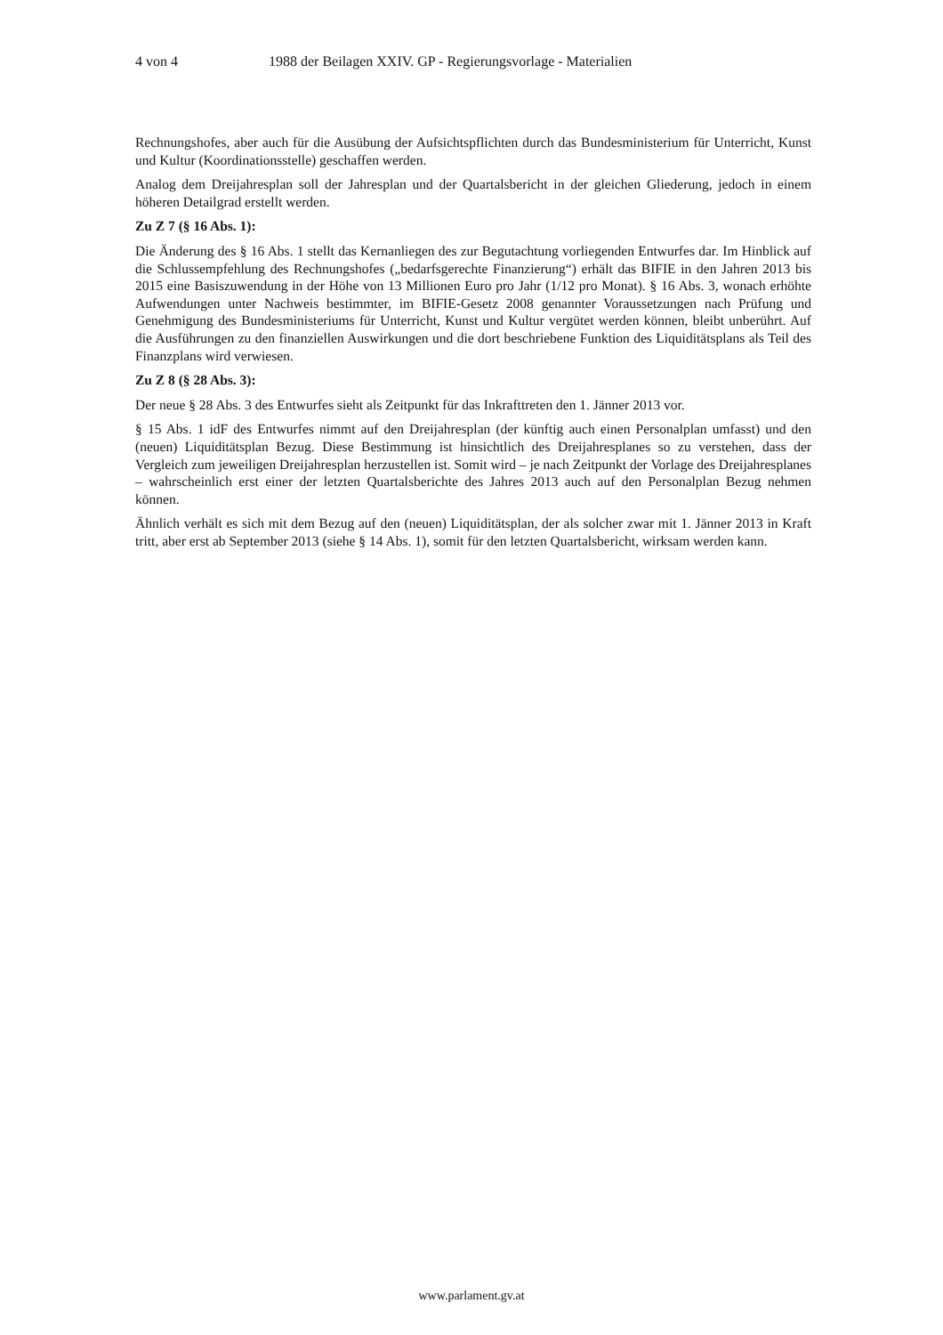4 von 4 1988 der Beilagen XXIV. GP - Regierungsvorlage - Materialien
Rechnungshofes, aber auch für die Ausübung der Aufsichtspflichten durch das Bundesministerium für Unterricht, Kunst und Kultur (Koordinationsstelle) geschaffen werden.
Analog dem Dreijahresplan soll der Jahresplan und der Quartalsbericht in der gleichen Gliederung, jedoch in einem höheren Detailgrad erstellt werden.
Zu Z 7 (§ 16 Abs. 1):
Die Änderung des § 16 Abs. 1 stellt das Kernanliegen des zur Begutachtung vorliegenden Entwurfes dar. Im Hinblick auf die Schlussempfehlung des Rechnungshofes („bedarfsgerechte Finanzierung“) erhält das BIFIE in den Jahren 2013 bis 2015 eine Basiszuwendung in der Höhe von 13 Millionen Euro pro Jahr (1/12 pro Monat). § 16 Abs. 3, wonach erhöhte Aufwendungen unter Nachweis bestimmter, im BIFIE-Gesetz 2008 genannter Voraussetzungen nach Prüfung und Genehmigung des Bundesministeriums für Unterricht, Kunst und Kultur vergütet werden können, bleibt unberührt. Auf die Ausführungen zu den finanziellen Auswirkungen und die dort beschriebene Funktion des Liquiditätsplans als Teil des Finanzplans wird verwiesen.
Zu Z 8 (§ 28 Abs. 3):
Der neue § 28 Abs. 3 des Entwurfes sieht als Zeitpunkt für das Inkrafttreten den 1. Jänner 2013 vor.
§ 15 Abs. 1 idF des Entwurfes nimmt auf den Dreijahresplan (der künftig auch einen Personalplan umfasst) und den (neuen) Liquiditätsplan Bezug. Diese Bestimmung ist hinsichtlich des Dreijahresplanes so zu verstehen, dass der Vergleich zum jeweiligen Dreijahresplan herzustellen ist. Somit wird – je nach Zeitpunkt der Vorlage des Dreijahresplanes – wahrscheinlich erst einer der letzten Quartalsberichte des Jahres 2013 auch auf den Personalplan Bezug nehmen können.
Ähnlich verhält es sich mit dem Bezug auf den (neuen) Liquiditätsplan, der als solcher zwar mit 1. Jänner 2013 in Kraft tritt, aber erst ab September 2013 (siehe § 14 Abs. 1), somit für den letzten Quartalsbericht, wirksam werden kann.
www.parlament.gv.at